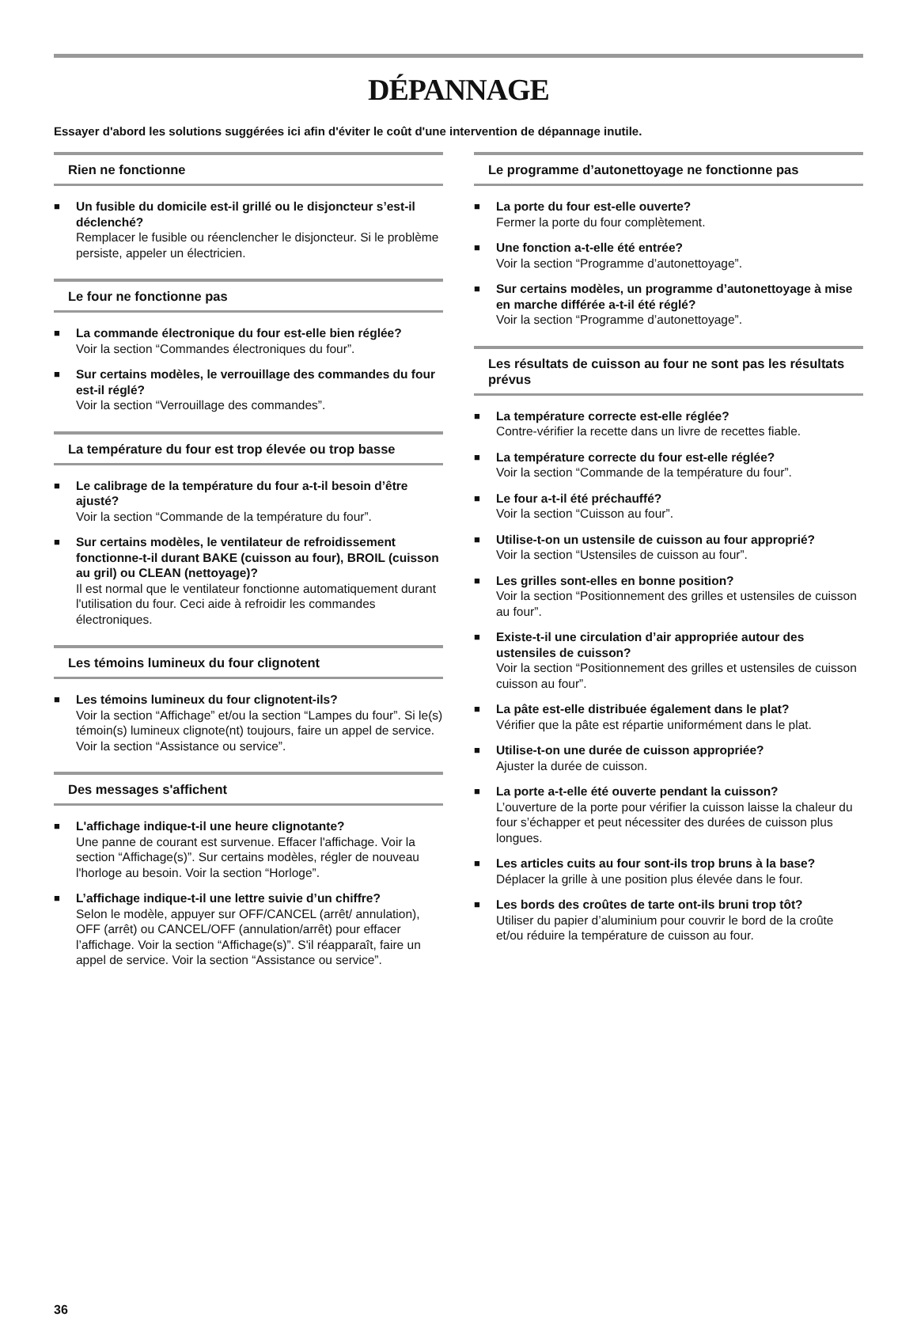DÉPANNAGE
Essayer d'abord les solutions suggérées ici afin d'éviter le coût d'une intervention de dépannage inutile.
Rien ne fonctionne
■
Un fusible du domicile est-il grillé ou le disjoncteur s’est-il déclenché?
Remplacer le fusible ou réenclencher le disjoncteur. Si le problème persiste, appeler un électricien.
Le four ne fonctionne pas
■
La commande électronique du four est-elle bien réglée?
Voir la section “Commandes électroniques du four”.
■
Sur certains modèles, le verrouillage des commandes du four est-il réglé?
Voir la section “Verrouillage des commandes”.
La température du four est trop élevée ou trop basse
■
Le calibrage de la température du four a-t-il besoin d’être ajusté?
Voir la section “Commande de la température du four”.
■
Sur certains modèles, le ventilateur de refroidissement fonctionne-t-il durant BAKE (cuisson au four), BROIL (cuisson au gril) ou CLEAN (nettoyage)?
Il est normal que le ventilateur fonctionne automatiquement durant l'utilisation du four. Ceci aide à refroidir les commandes électroniques.
Les témoins lumineux du four clignotent
■
Les témoins lumineux du four clignotent-ils?
Voir la section “Affichage” et/ou la section “Lampes du four”. Si le(s) témoin(s) lumineux clignote(nt) toujours, faire un appel de service. Voir la section “Assistance ou service”.
Des messages s'affichent
■
L'affichage indique-t-il une heure clignotante?
Une panne de courant est survenue. Effacer l'affichage. Voir la section “Affichage(s)”. Sur certains modèles, régler de nouveau l'horloge au besoin. Voir la section “Horloge”.
■
L’affichage indique-t-il une lettre suivie d’un chiffre?
Selon le modèle, appuyer sur OFF/CANCEL (arrêt/ annulation), OFF (arrêt) ou CANCEL/OFF (annulation/arrêt) pour effacer l’affichage. Voir la section “Affichage(s)”. S'il réapparaît, faire un appel de service. Voir la section “Assistance ou service”.
Le programme d’autonettoyage ne fonctionne pas
■
La porte du four est-elle ouverte?
Fermer la porte du four complètement.
■
Une fonction a-t-elle été entrée?
Voir la section “Programme d’autonettoyage”.
■
Sur certains modèles, un programme d’autonettoyage à mise en marche différée a-t-il été réglé?
Voir la section “Programme d’autonettoyage”.
Les résultats de cuisson au four ne sont pas les résultats prévus
■
La température correcte est-elle réglée?
Contre-vérifier la recette dans un livre de recettes fiable.
■
La température correcte du four est-elle réglée?
Voir la section “Commande de la température du four”.
■
Le four a-t-il été préchauffé?
Voir la section “Cuisson au four”.
■
Utilise-t-on un ustensile de cuisson au four approprié?
Voir la section “Ustensiles de cuisson au four”.
■
Les grilles sont-elles en bonne position?
Voir la section “Positionnement des grilles et ustensiles de cuisson au four”.
■
Existe-t-il une circulation d’air appropriée autour des ustensiles de cuisson?
Voir la section “Positionnement des grilles et ustensiles de cuisson cuisson au four”.
■
La pâte est-elle distribuée également dans le plat?
Vérifier que la pâte est répartie uniformément dans le plat.
■
Utilise-t-on une durée de cuisson appropriée?
Ajuster la durée de cuisson.
■
La porte a-t-elle été ouverte pendant la cuisson?
L’ouverture de la porte pour vérifier la cuisson laisse la chaleur du four s’échapper et peut nécessiter des durées de cuisson plus longues.
■
Les articles cuits au four sont-ils trop bruns à la base?
Déplacer la grille à une position plus élevée dans le four.
■
Les bords des croûtes de tarte ont-ils bruni trop tôt?
Utiliser du papier d’aluminium pour couvrir le bord de la croûte et/ou réduire la température de cuisson au four.
36